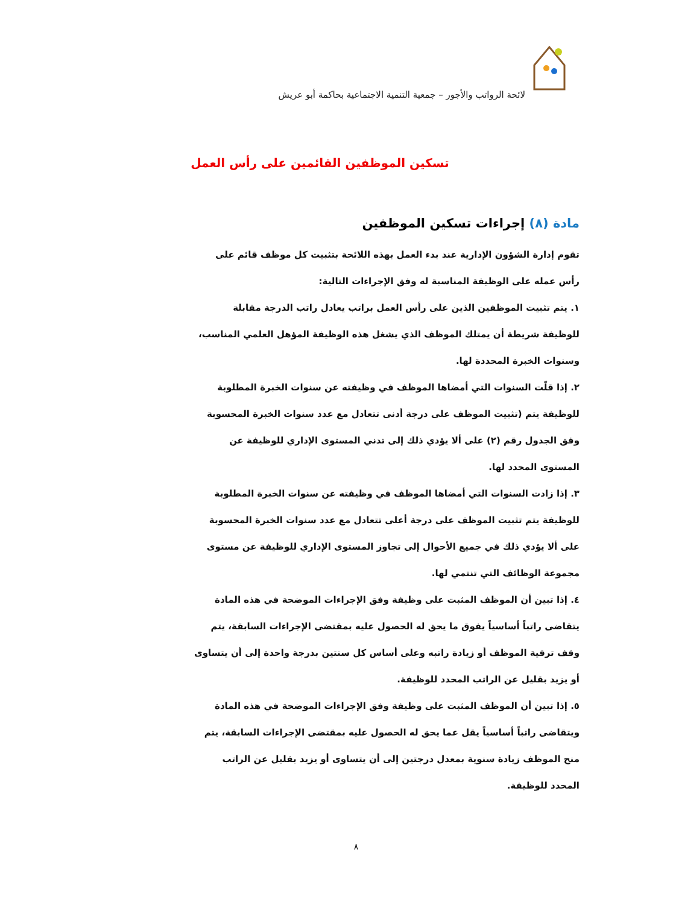لائحة الرواتب والأجور – جمعية التنمية الاجتماعية بحاكمة أبو عريش
تسكين الموظفين القائمين على رأس العمل
مادة (٨) إجراءات تسكين الموظفين
تقوم إدارة الشؤون الإدارية عند بدء العمل بهذه اللائحة بتثبيت كل موظف قائم على رأس عمله على الوظيفة المناسبة له وفق الإجراءات التالية:
١. يتم تثبيت الموظفين الذين على رأس العمل براتب يعادل راتب الدرجة مقابلة للوظيفة شريطة أن يمتلك الموظف الذي يشغل هذه الوظيفة المؤهل العلمي المناسب، وسنوات الخبرة المحددة لها.
٢. إذا قلّت السنوات التي أمضاها الموظف في وظيفته عن سنوات الخبرة المطلوبة للوظيفة يتم (تثبيت الموظف على درجة أدنى تتعادل مع عدد سنوات الخبرة المحسوبة وفق الجدول رقم (٢) على ألا يؤدي ذلك إلى تدني المستوى الإداري للوظيفة عن المستوى المحدد لها.
٣. إذا زادت السنوات التي أمضاها الموظف في وظيفته عن سنوات الخبرة المطلوبة للوظيفة يتم تثبيت الموظف على درجة أعلى تتعادل مع عدد سنوات الخبرة المحسوبة على ألا يؤدي ذلك في جميع الأحوال إلى تجاوز المستوى الإداري للوظيفة عن مستوى مجموعة الوظائف التي تنتمي لها.
٤. إذا تبين أن الموظف المثبت على وظيفة وفق الإجراءات الموضحة في هذه المادة يتقاضى راتباً أساسياً يفوق ما يحق له الحصول عليه بمقتضى الإجراءات السابقة، يتم وقف ترقية الموظف أو زيادة راتبه وعلى أساس كل سنتين بدرجة واحدة إلى أن يتساوى أو يزيد بقليل عن الراتب المحدد للوظيفة.
٥. إذا تبين أن الموظف المثبت على وظيفة وفق الإجراءات الموضحة في هذه المادة ويتقاضى راتباً أساسياً يقل عما يحق له الحصول عليه بمقتضى الإجراءات السابقة، يتم منح الموظف زيادة سنوية بمعدل درجتين إلى أن يتساوى أو يزيد بقليل عن الراتب المحدد للوظيفة.
٨